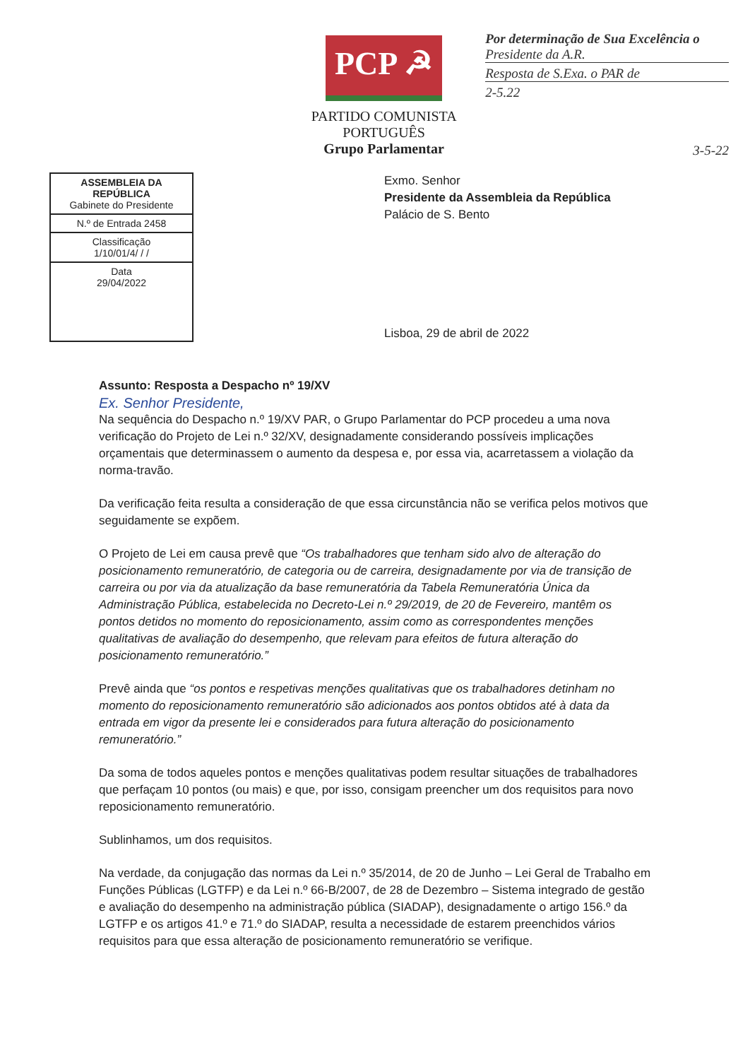PCP ☭
PARTIDO COMUNISTA PORTUGUÊS
Grupo Parlamentar
Por determinação de Sua Excelência o
Presidente da A.R.
Resposta de S.Exa. o PAR de
2-5.22
3-5-22
ASSEMBLEIA DA REPÚBLICA
Gabinete do Presidente
N.º de Entrada 2458
Classificação
1/10/01/4/ / /
Data
29/04/2022
Exmo. Senhor
Presidente da Assembleia da República
Palácio de S. Bento
Lisboa, 29 de abril de 2022
Assunto: Resposta a Despacho nº 19/XV
Ex. Senhor Presidente,
Na sequência do Despacho n.º 19/XV PAR, o Grupo Parlamentar do PCP procedeu a uma nova verificação do Projeto de Lei n.º 32/XV, designadamente considerando possíveis implicações orçamentais que determinassem o aumento da despesa e, por essa via, acarretassem a violação da norma-travão.
Da verificação feita resulta a consideração de que essa circunstância não se verifica pelos motivos que seguidamente se expõem.
O Projeto de Lei em causa prevê que “Os trabalhadores que tenham sido alvo de alteração do posicionamento remuneratório, de categoria ou de carreira, designadamente por via de transição de carreira ou por via da atualização da base remuneratória da Tabela Remuneratória Única da Administração Pública, estabelecida no Decreto-Lei n.º 29/2019, de 20 de Fevereiro, mantêm os pontos detidos no momento do reposicionamento, assim como as correspondentes menções qualitativas de avaliação do desempenho, que relevam para efeitos de futura alteração do posicionamento remuneratório.”
Prevê ainda que “os pontos e respetivas menções qualitativas que os trabalhadores detinham no momento do reposicionamento remuneratório são adicionados aos pontos obtidos até à data da entrada em vigor da presente lei e considerados para futura alteração do posicionamento remuneratório.”
Da soma de todos aqueles pontos e menções qualitativas podem resultar situações de trabalhadores que perfaçam 10 pontos (ou mais) e que, por isso, consigam preencher um dos requisitos para novo reposicionamento remuneratório.
Sublinhamos, um dos requisitos.
Na verdade, da conjugação das normas da Lei n.º 35/2014, de 20 de Junho – Lei Geral de Trabalho em Funções Públicas (LGTFP) e da Lei n.º 66-B/2007, de 28 de Dezembro – Sistema integrado de gestão e avaliação do desempenho na administração pública (SIADAP), designadamente o artigo 156.º da LGTFP e os artigos 41.º e 71.º do SIADAP, resulta a necessidade de estarem preenchidos vários requisitos para que essa alteração de posicionamento remuneratório se verifique.